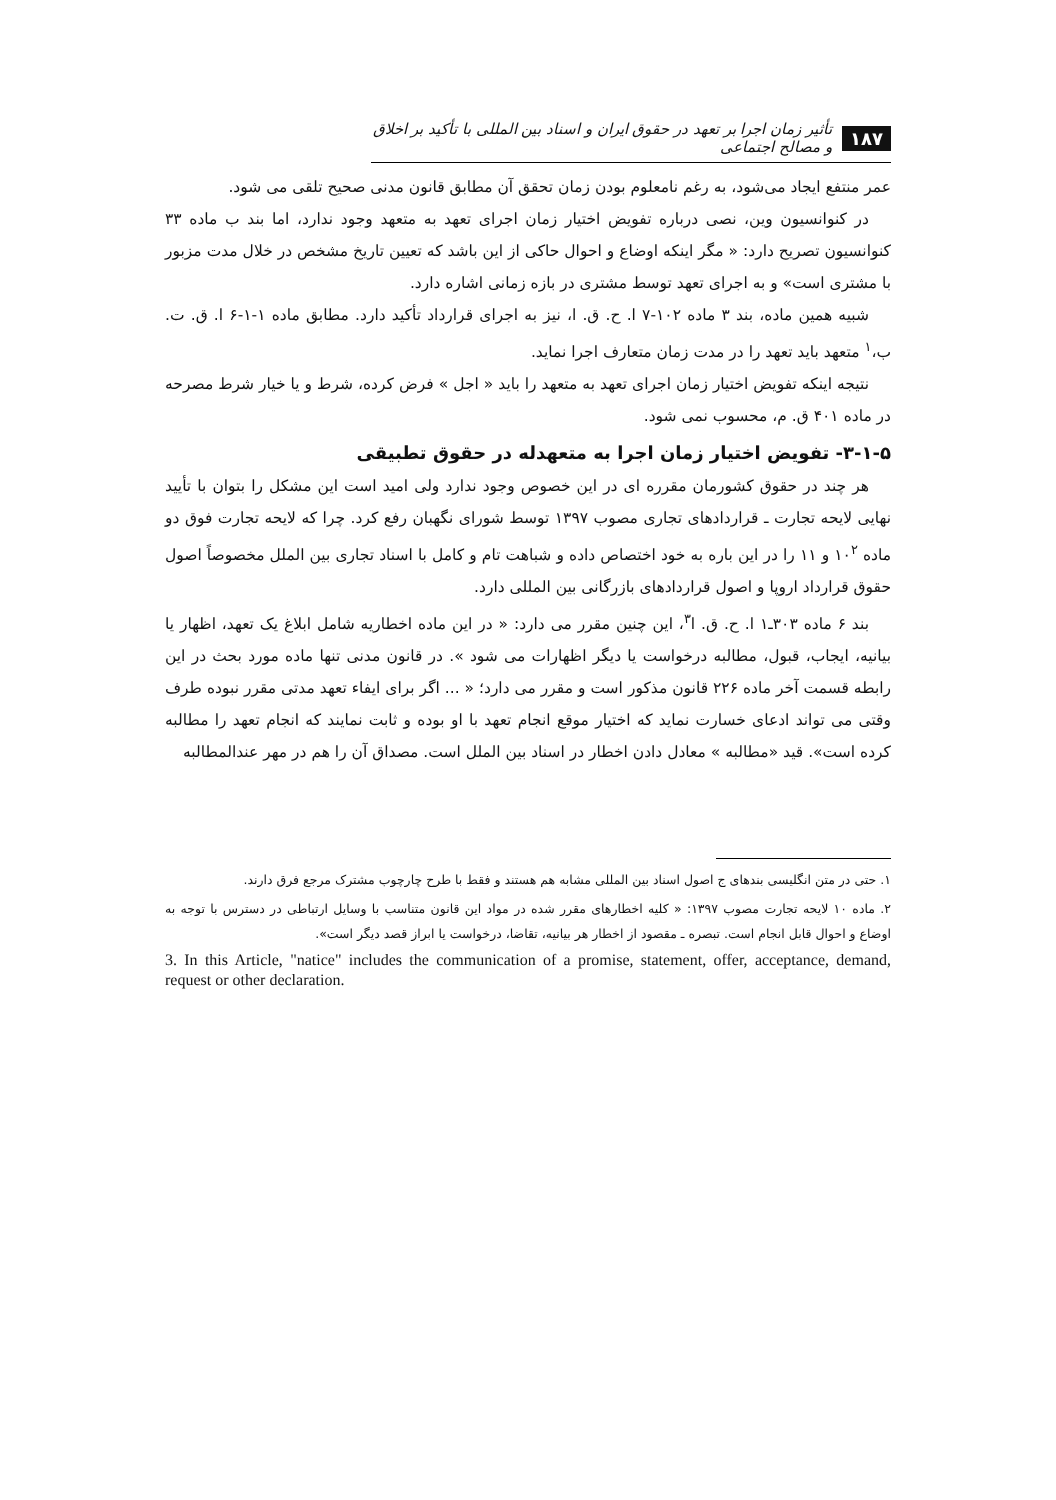۱۸۷ تأثیر زمان اجرا بر تعهد در حقوق ایران و اسناد بین المللی با تأکید بر اخلاق و مصالح اجتماعی
عمر منتفع ایجاد می‌شود، به رغم نامعلوم بودن زمان تحقق آن مطابق قانون مدنی صحیح تلقی می شود.
در کنوانسیون وین، نصی درباره تفویض اختیار زمان اجرای تعهد به متعهد وجود ندارد، اما بند ب ماده ۳۳ کنوانسیون تصریح دارد: « مگر اینکه اوضاع و احوال حاکی از این باشد که تعیین تاریخ مشخص در خلال مدت مزبور با مشتری است» و به اجرای تعهد توسط مشتری در بازه زمانی اشاره دارد.
شبیه همین ماده، بند ۳ ماده ۱۰۲-۷ ا. ح. ق. ا، نیز به اجرای قرارداد تأکید دارد. مطابق ماده ۱-۱-۶ ا. ق. ت. ب،<sup>۱</sup> متعهد باید تعهد را در مدت زمان متعارف اجرا نماید.
نتیجه اینکه تفویض اختیار زمان اجرای تعهد به متعهد را باید « اجل » فرض کرده، شرط و یا خیار شرط مصرحه در ماده ۴۰۱ ق. م، محسوب نمی شود.
۳-۱-۵- تفویض اختیار زمان اجرا به متعهدله در حقوق تطبیقی
هر چند در حقوق کشورمان مقرره ای در این خصوص وجود ندارد ولی امید است این مشکل را بتوان با تأیید نهایی لایحه تجارت ـ قراردادهای تجاری مصوب ۱۳۹۷ توسط شورای نگهبان رفع کرد. چرا که لایحه تجارت فوق دو ماده ۱۰<sup>۲</sup> و ۱۱ را در این باره به خود اختصاص داده و شباهت تام و کامل با اسناد تجاری بین الملل مخصوصاً اصول حقوق قرارداد اروپا و اصول قراردادهای بازرگانی بین المللی دارد.
بند ۶ ماده ۳۰۳ـ۱ ا. ح. ق. ا<sup>۳</sup>، این چنین مقرر می دارد: « در این ماده اخطاریه شامل ابلاغ یک تعهد، اظهار یا بیانیه، ایجاب، قبول، مطالبه درخواست یا دیگر اظهارات می شود ». در قانون مدنی تنها ماده مورد بحث در این رابطه قسمت آخر ماده ۲۲۶ قانون مذکور است و مقرر می دارد؛ « ... اگر برای ایفاء تعهد مدتی مقرر نبوده طرف وقتی می تواند ادعای خسارت نماید که اختیار موقع انجام تعهد با او بوده و ثابت نمایند که انجام تعهد را مطالبه کرده است». قید «مطالبه » معادل دادن اخطار در اسناد بین الملل است. مصداق آن را هم در مهر عندالمطالبه
۱. حتی در متن انگلیسی بندهای ج اصول اسناد بین المللی مشابه هم هستند و فقط با طرح چارچوب مشترک مرجع فرق دارند.
۲. ماده ۱۰ لایحه تجارت مصوب ۱۳۹۷: « کلیه اخطارهای مقرر شده در مواد این قانون متناسب با وسایل ارتباطی در دسترس با توجه به اوضاع و احوال قابل انجام است. تبصره ـ مقصود از اخطار هر بیانیه، تقاضا، درخواست یا ابراز قصد دیگر است».
3. In this Article, "natice" includes the communication of a promise, statement, offer, acceptance, demand, request or other declaration.